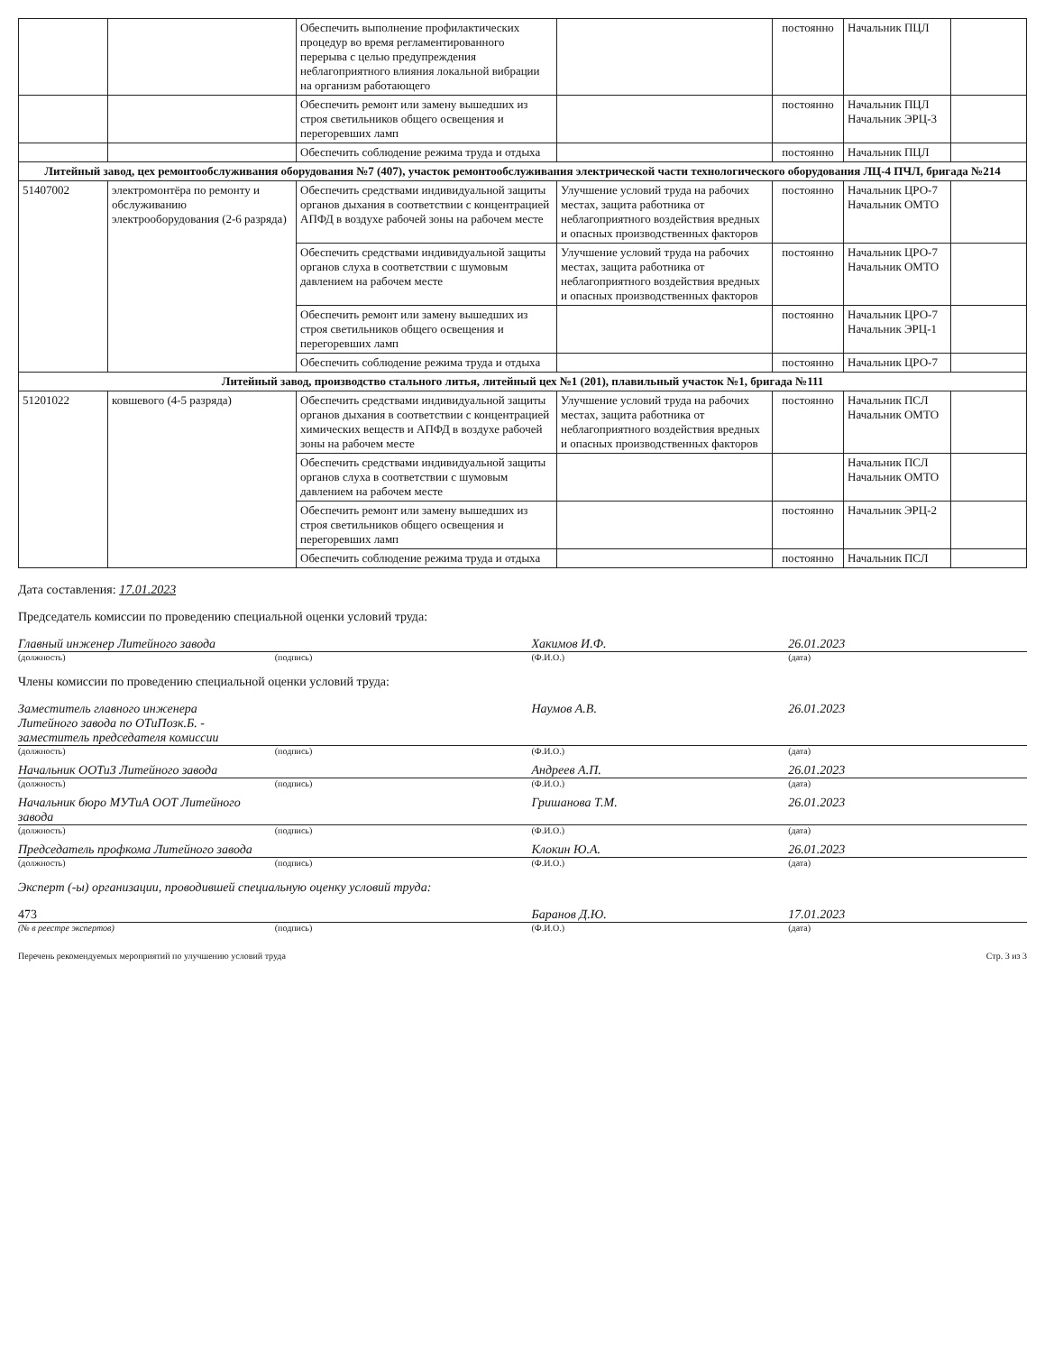| | | Обеспечить выполнение профилактических процедур во время регламентированного перерыва с целью предупреждения неблагоприятного влияния локальной вибрации на организм работающего | | постоянно | Начальник ПЦЛ | |
| | | Обеспечить ремонт или замену вышедших из строя светильников общего освещения и перегоревших ламп | | постоянно | Начальник ПЦЛ Начальник ЭРЦ-3 | |
| | | Обеспечить соблюдение режима труда и отдыха | | постоянно | Начальник ПЦЛ | |
| Литейный завод, цех ремонтообслуживания оборудования №7 (407), участок ремонтообслуживания электрической части технологического оборудования ЛЦ-4 ПЧЛ, бригада №214 | | | | | | |
| 51407002 | электромонтёра по ремонту и обслуживанию электрооборудования (2-6 разряда) | Обеспечить средствами индивидуальной защиты органов дыхания в соответствии с концентрацией АПФД в воздухе рабочей зоны на рабочем месте | Улучшение условий труда на рабочих местах, защита работника от неблагоприятного воздействия вредных и опасных производственных факторов | постоянно | Начальник ЦРО-7 Начальник ОМТО | |
| | | Обеспечить средствами индивидуальной защиты органов слуха в соответствии с шумовым давлением на рабочем месте | Улучшение условий труда на рабочих местах, защита работника от неблагоприятного воздействия вредных и опасных производственных факторов | постоянно | Начальник ЦРО-7 Начальник ОМТО | |
| | | Обеспечить ремонт или замену вышедших из строя светильников общего освещения и перегоревших ламп | | постоянно | Начальник ЦРО-7 Начальник ЭРЦ-1 | |
| | | Обеспечить соблюдение режима труда и отдыха | | постоянно | Начальник ЦРО-7 | |
| Литейный завод, производство стального литья, литейный цех №1 (201), плавильный участок №1, бригада №111 | | | | | | |
| 51201022 | ковшевого (4-5 разряда) | Обеспечить средствами индивидуальной защиты органов дыхания в соответствии с концентрацией химических веществ и АПФД в воздухе рабочей зоны на рабочем месте | Улучшение условий труда на рабочих местах, защита работника от неблагоприятного воздействия вредных и опасных производственных факторов | постоянно | Начальник ПСЛ Начальник ОМТО | |
| | | Обеспечить средствами индивидуальной защиты органов слуха в соответствии с шумовым давлением на рабочем месте | | | Начальник ПСЛ Начальник ОМТО | |
| | | Обеспечить ремонт или замену вышедших из строя светильников общего освещения и перегоревших ламп | | постоянно | Начальник ЭРЦ-2 | |
| | | Обеспечить соблюдение режима труда и отдыха | | постоянно | Начальник ПСЛ | |
Дата составления: 17.01.2023
Председатель комиссии по проведению специальной оценки условий труда:
Главный инженер Литейного завода Хакимов И.Ф. 26.01.2023
(должность) (подпись) (Ф.И.О.) (дата)
Члены комиссии по проведению специальной оценки условий труда:
Заместитель главного инженера Литейного завода по ОТиПозк.Б. - заместитель председателя комиссии Наумов А.В. 26.01.2023
(должность) (подпись) (Ф.И.О.) (дата)
Начальник ООТиЗ Литейного завода Андреев А.П. 26.01.2023
(должность) (подпись) (Ф.И.О.) (дата)
Начальник бюро МУТиА ООТ Литейного завода Гришанова Т.М. 26.01.2023
(должность) (подпись) (Ф.И.О.) (дата)
Председатель профкома Литейного завода Клокин Ю.А. 26.01.2023
(должность) (подпись) (Ф.И.О.) (дата)
Эксперт (-ы) организации, проводившей специальную оценку условий труда:
473 Баранов Д.Ю. 17.01.2023
(№ в реестре экспертов) (подпись) (Ф.И.О.) (дата)
Перечень рекомендуемых мероприятий по улучшению условий труда Стр. 3 из 3